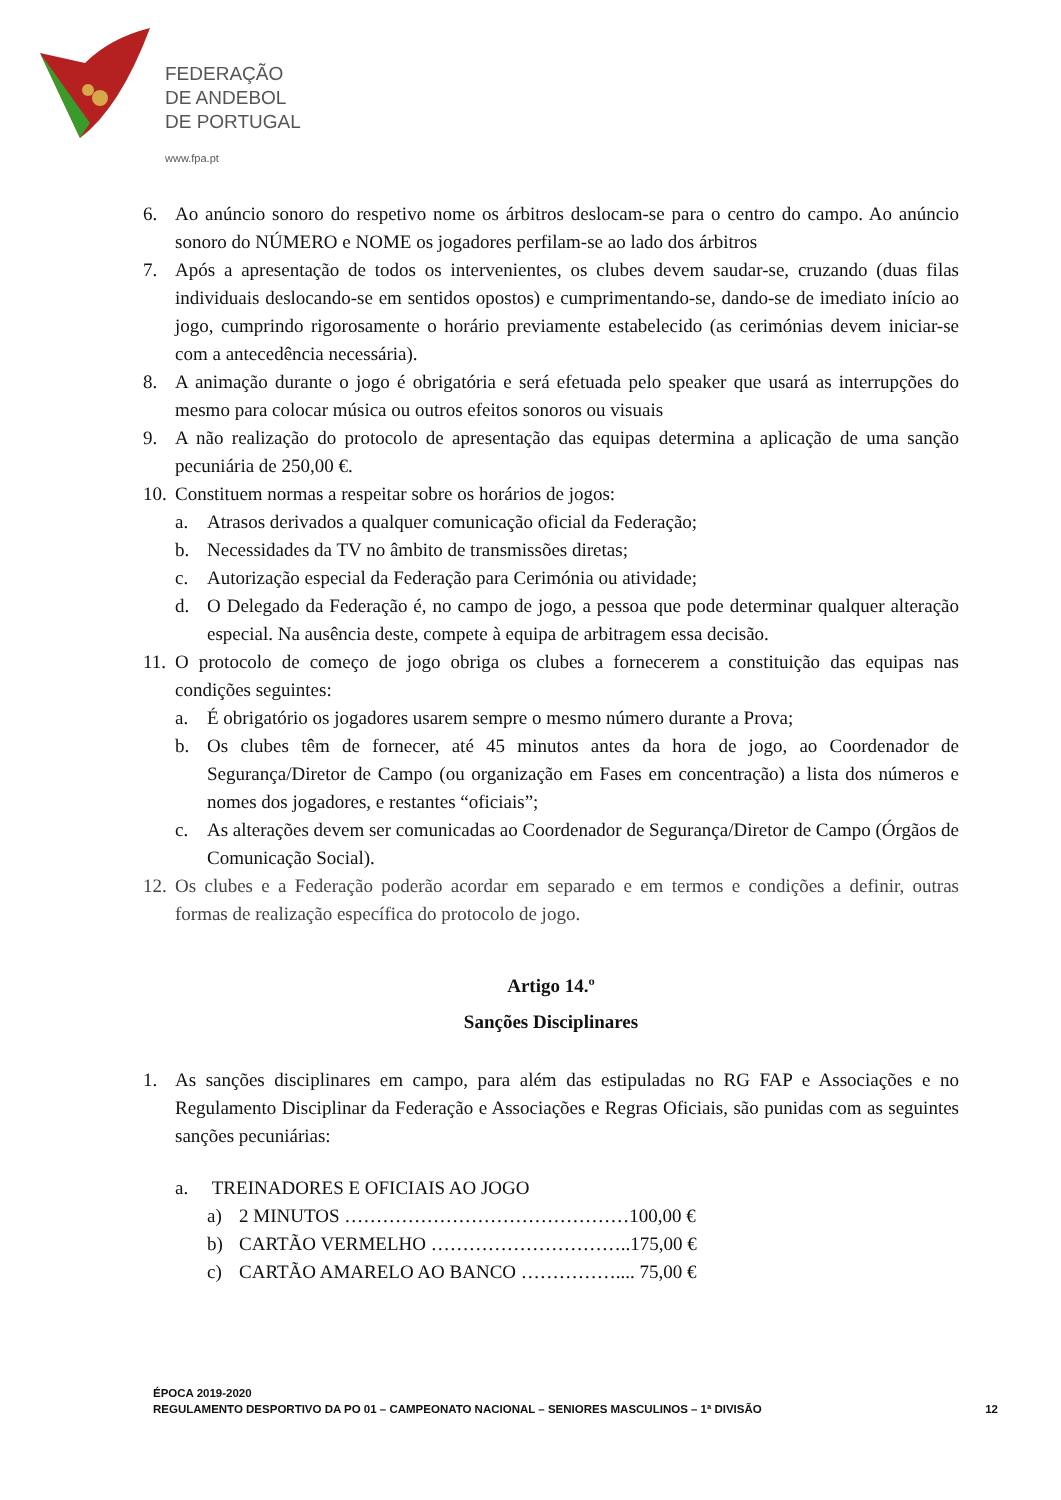FEDERAÇÃO
DE ANDEBOL
DE PORTUGAL
www.fpa.pt
6. Ao anúncio sonoro do respetivo nome os árbitros deslocam-se para o centro do campo. Ao anúncio sonoro do NÚMERO e NOME os jogadores perfilam-se ao lado dos árbitros
7. Após a apresentação de todos os intervenientes, os clubes devem saudar-se, cruzando (duas filas individuais deslocando-se em sentidos opostos) e cumprimentando-se, dando-se de imediato início ao jogo, cumprindo rigorosamente o horário previamente estabelecido (as cerimónias devem iniciar-se com a antecedência necessária).
8. A animação durante o jogo é obrigatória e será efetuada pelo speaker que usará as interrupções do mesmo para colocar música ou outros efeitos sonoros ou visuais
9. A não realização do protocolo de apresentação das equipas determina a aplicação de uma sanção pecuniária de 250,00 €.
10. Constituem normas a respeitar sobre os horários de jogos:
a. Atrasos derivados a qualquer comunicação oficial da Federação;
b. Necessidades da TV no âmbito de transmissões diretas;
c. Autorização especial da Federação para Cerimónia ou atividade;
d. O Delegado da Federação é, no campo de jogo, a pessoa que pode determinar qualquer alteração especial. Na ausência deste, compete à equipa de arbitragem essa decisão.
11. O protocolo de começo de jogo obriga os clubes a fornecerem a constituição das equipas nas condições seguintes:
a. É obrigatório os jogadores usarem sempre o mesmo número durante a Prova;
b. Os clubes têm de fornecer, até 45 minutos antes da hora de jogo, ao Coordenador de Segurança/Diretor de Campo (ou organização em Fases em concentração) a lista dos números e nomes dos jogadores, e restantes “oficiais”;
c. As alterações devem ser comunicadas ao Coordenador de Segurança/Diretor de Campo (Órgãos de Comunicação Social).
12. Os clubes e a Federação poderão acordar em separado e em termos e condições a definir, outras formas de realização específica do protocolo de jogo.
Artigo 14.º
Sanções Disciplinares
1. As sanções disciplinares em campo, para além das estipuladas no RG FAP e Associações e no Regulamento Disciplinar da Federação e Associações e Regras Oficiais, são punidas com as seguintes sanções pecuniárias:
a. TREINADORES E OFICIAIS AO JOGO
a) 2 MINUTOS ………………………………………100,00 €
b) CARTÃO VERMELHO …………………………..175,00 €
c) CARTÃO AMARELO AO BANCO …………….... 75,00 €
ÉPOCA 2019-2020
REGULAMENTO DESPORTIVO DA PO 01 – CAMPEONATO NACIONAL – SENIORES MASCULINOS – 1ª DIVISÃO
12